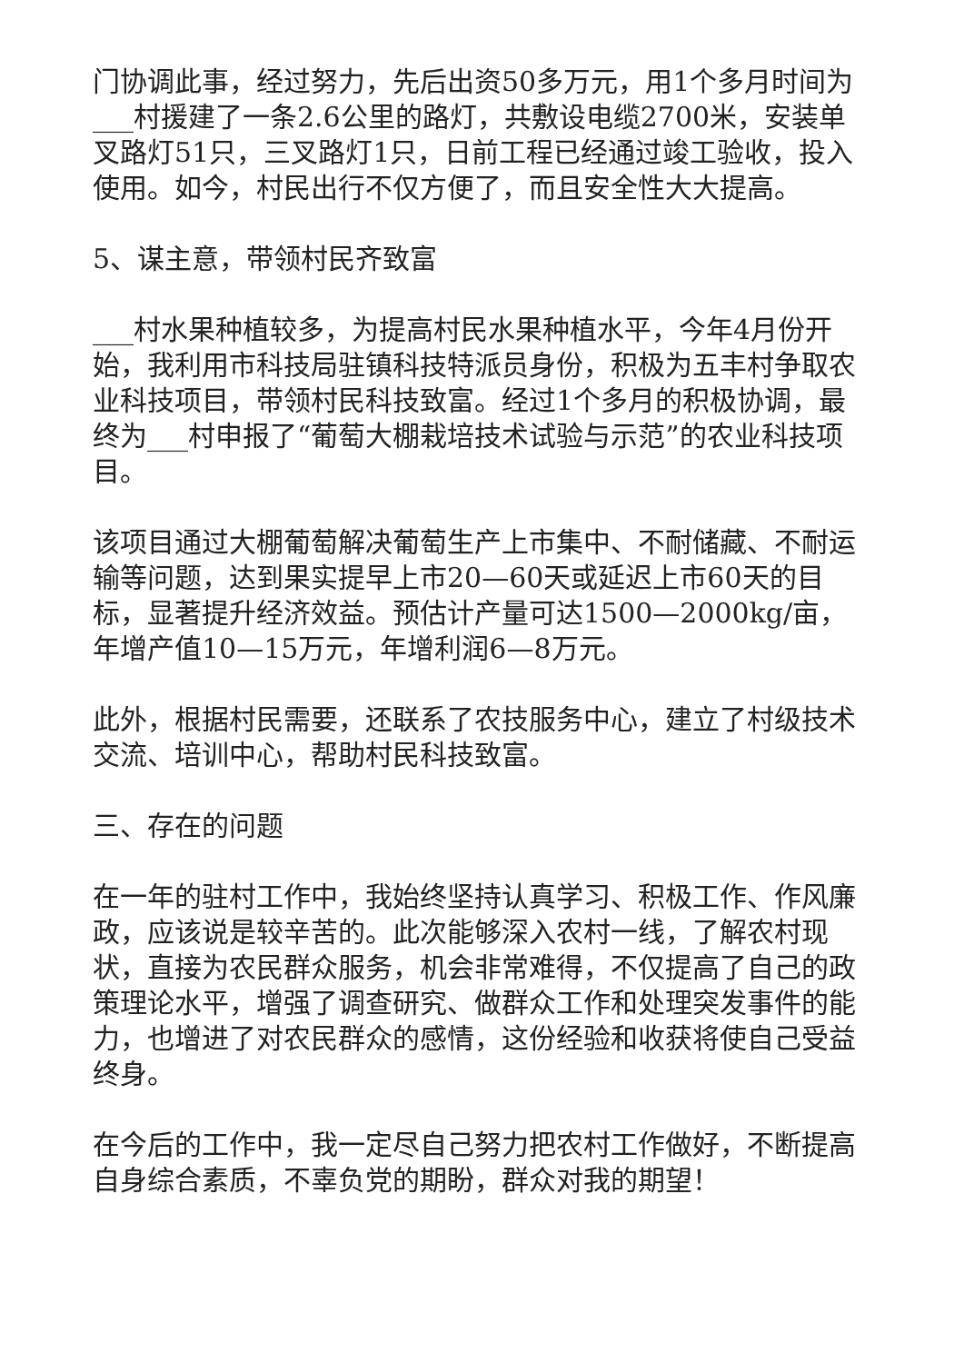门协调此事，经过努力，先后出资50多万元，用1个多月时间为___村援建了一条2.6公里的路灯，共敷设电缆2700米，安装单叉路灯51只，三叉路灯1只，日前工程已经通过竣工验收，投入使用。如今，村民出行不仅方便了，而且安全性大大提高。
5、谋主意，带领村民齐致富
___村水果种植较多，为提高村民水果种植水平，今年4月份开始，我利用市科技局驻镇科技特派员身份，积极为五丰村争取农业科技项目，带领村民科技致富。经过1个多月的积极协调，最终为___村申报了“葡萄大棚栽培技术试验与示范”的农业科技项目。
该项目通过大棚葡萄解决葡萄生产上市集中、不耐储藏、不耐运输等问题，达到果实提早上市20—60天或延迟上市60天的目标，显著提升经济效益。预估计产量可达1500—2000kg/亩，年增产值10—15万元，年增利润6—8万元。
此外，根据村民需要，还联系了农技服务中心，建立了村级技术交流、培训中心，帮助村民科技致富。
三、存在的问题
在一年的驻村工作中，我始终坚持认真学习、积极工作、作风廉政，应该说是较辛苦的。此次能够深入农村一线，了解农村现状，直接为农民群众服务，机会非常难得，不仅提高了自己的政策理论水平，增强了调查研究、做群众工作和处理突发事件的能力，也增进了对农民群众的感情，这份经验和收获将使自己受益终身。
在今后的工作中，我一定尽自己努力把农村工作做好，不断提高自身综合素质，不辜负党的期盼，群众对我的期望！